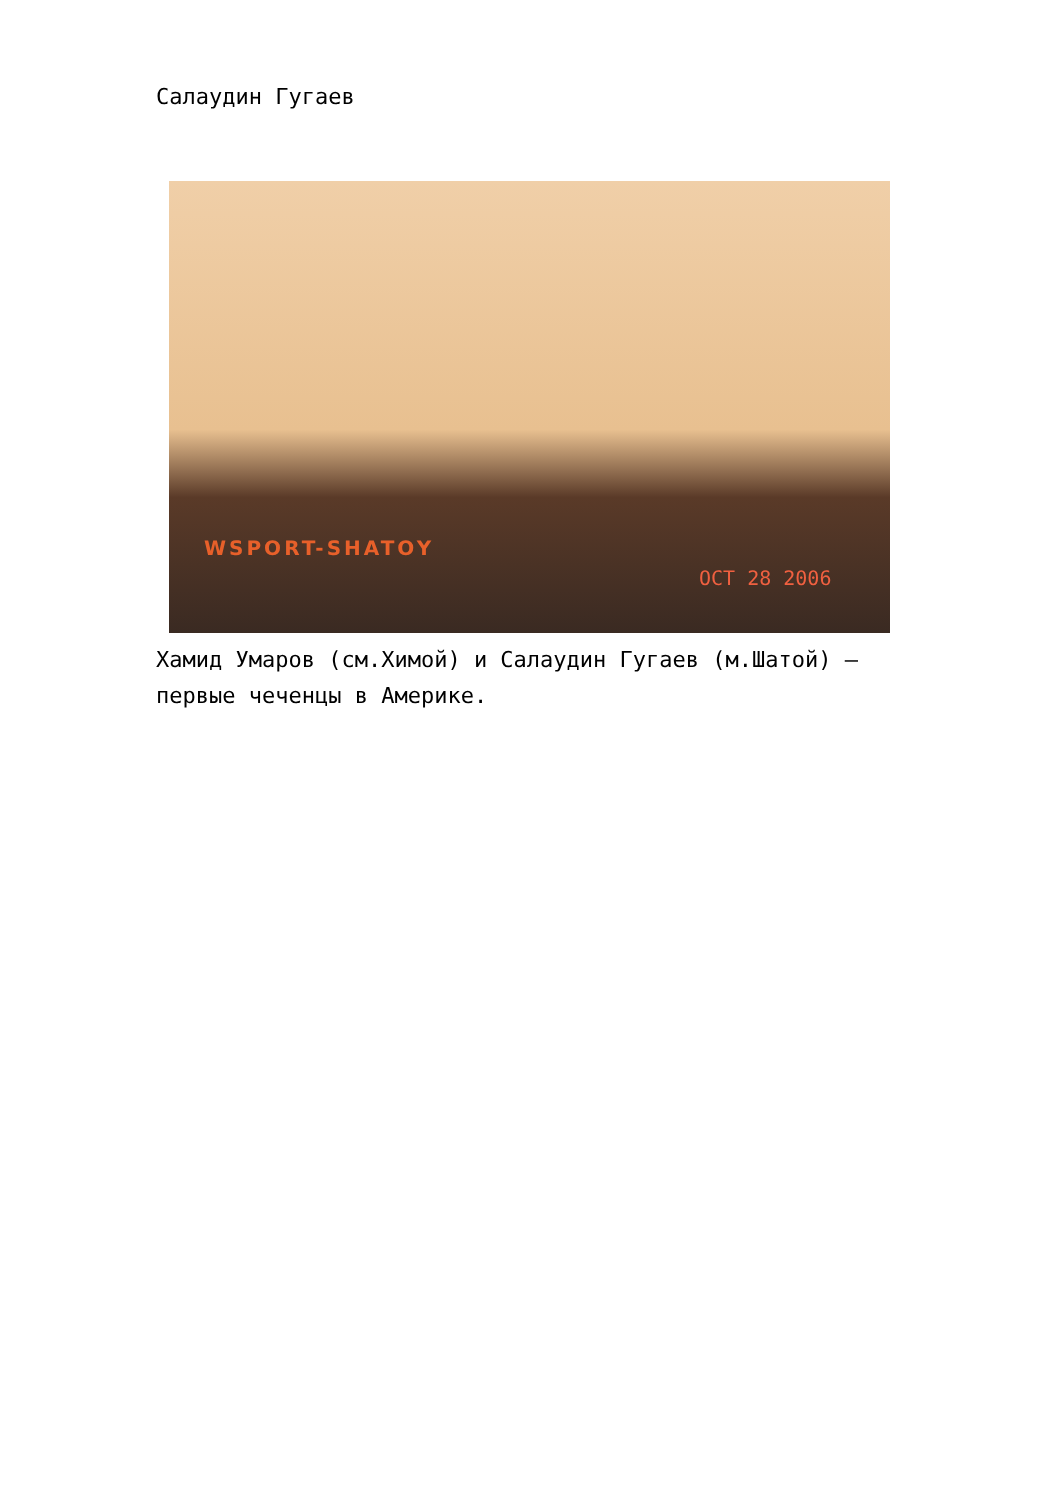Салаудин Гугаев
WSPORT-SHATOY
OCT 28 2006
Хамид Умаров (см.Химой) и Салаудин Гугаев (м.Шатой) — первые чеченцы в Америке.